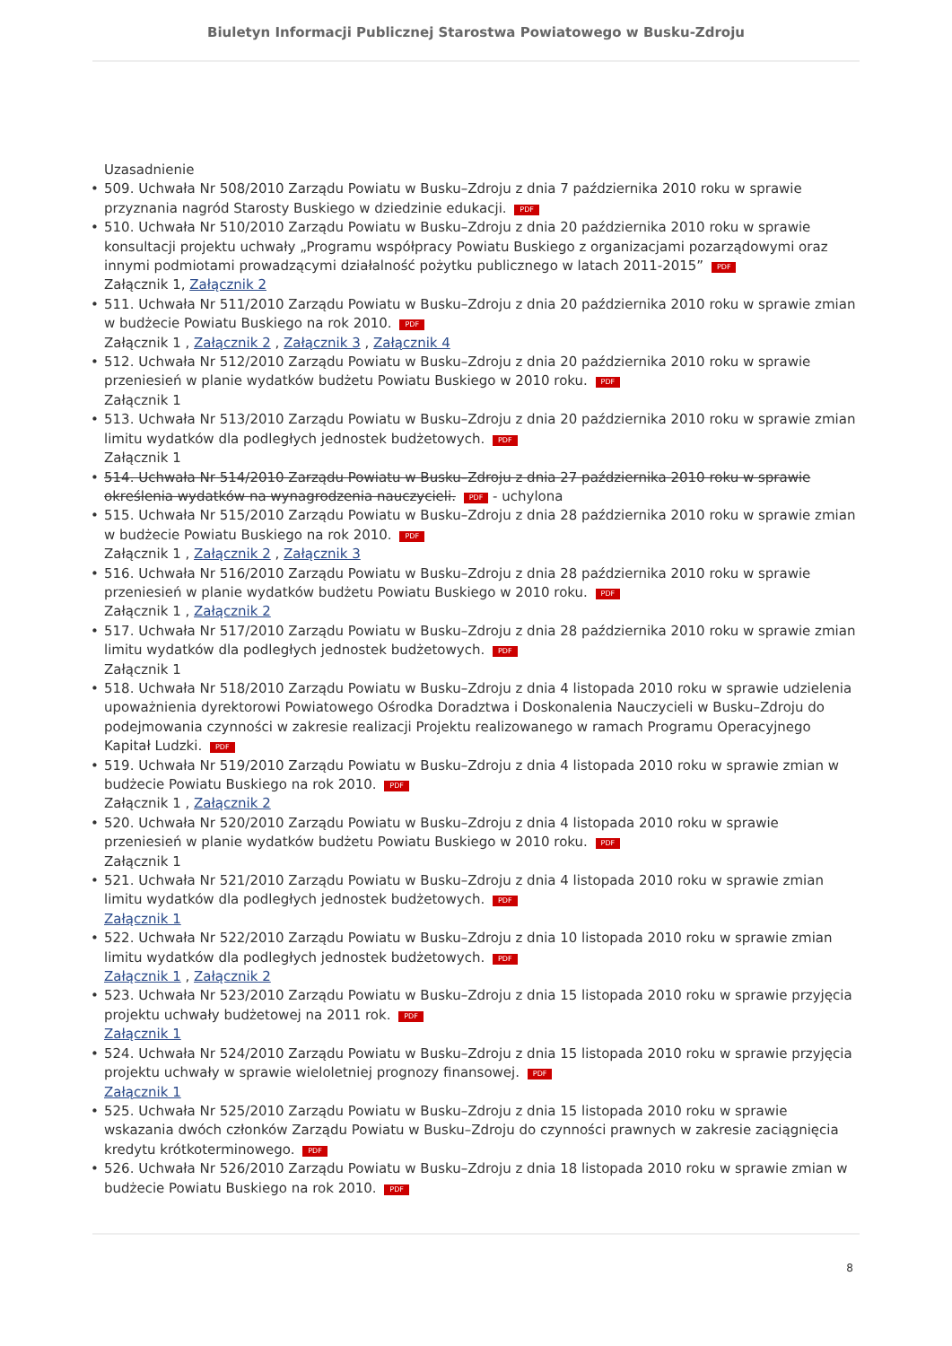Biuletyn Informacji Publicznej Starostwa Powiatowego w Busku-Zdroju
Uzasadnienie
• 509. Uchwała Nr 508/2010 Zarządu Powiatu w Busku–Zdroju z dnia 7 października 2010 roku w sprawie przyznania nagród Starosty Buskiego w dziedzinie edukacji. PDF
• 510. Uchwała Nr 510/2010 Zarządu Powiatu w Busku–Zdroju z dnia 20 października 2010 roku w sprawie konsultacji projektu uchwały „Programu współpracy Powiatu Buskiego z organizacjami pozarządowymi oraz innymi podmiotami prowadzącymi działalność pożytku publicznego w latach 2011-2015” PDF
Załącznik 1, Załącznik 2
• 511. Uchwała Nr 511/2010 Zarządu Powiatu w Busku–Zdroju z dnia 20 października 2010 roku w sprawie zmian w budżecie Powiatu Buskiego na rok 2010. PDF
Załącznik 1 , Załącznik 2 , Załącznik 3 , Załącznik 4
• 512. Uchwała Nr 512/2010 Zarządu Powiatu w Busku–Zdroju z dnia 20 października 2010 roku w sprawie przeniesień w planie wydatków budżetu Powiatu Buskiego w 2010 roku. PDF
Załącznik 1
• 513. Uchwała Nr 513/2010 Zarządu Powiatu w Busku–Zdroju z dnia 20 października 2010 roku w sprawie zmian limitu wydatków dla podległych jednostek budżetowych. PDF
Załącznik 1
• 514. Uchwała Nr 514/2010 Zarządu Powiatu w Busku–Zdroju z dnia 27 października 2010 roku w sprawie określenia wydatków na wynagrodzenia nauczycieli. PDF - uchylona
• 515. Uchwała Nr 515/2010 Zarządu Powiatu w Busku–Zdroju z dnia 28 października 2010 roku w sprawie zmian w budżecie Powiatu Buskiego na rok 2010. PDF
Załącznik 1 , Załącznik 2 , Załącznik 3
• 516. Uchwała Nr 516/2010 Zarządu Powiatu w Busku–Zdroju z dnia 28 października 2010 roku w sprawie przeniesień w planie wydatków budżetu Powiatu Buskiego w 2010 roku. PDF
Załącznik 1 , Załącznik 2
• 517. Uchwała Nr 517/2010 Zarządu Powiatu w Busku–Zdroju z dnia 28 października 2010 roku w sprawie zmian limitu wydatków dla podległych jednostek budżetowych. PDF
Załącznik 1
• 518. Uchwała Nr 518/2010 Zarządu Powiatu w Busku–Zdroju z dnia 4 listopada 2010 roku w sprawie udzielenia upoważnienia dyrektorowi Powiatowego Ośrodka Doradztwa i Doskonalenia Nauczycieli w Busku–Zdroju do podejmowania czynności w zakresie realizacji Projektu realizowanego w ramach Programu Operacyjnego Kapitał Ludzki. PDF
• 519. Uchwała Nr 519/2010 Zarządu Powiatu w Busku–Zdroju z dnia 4 listopada 2010 roku w sprawie zmian w budżecie Powiatu Buskiego na rok 2010. PDF
Załącznik 1 , Załącznik 2
• 520. Uchwała Nr 520/2010 Zarządu Powiatu w Busku–Zdroju z dnia 4 listopada 2010 roku w sprawie przeniesień w planie wydatków budżetu Powiatu Buskiego w 2010 roku. PDF
Załącznik 1
• 521. Uchwała Nr 521/2010 Zarządu Powiatu w Busku–Zdroju z dnia 4 listopada 2010 roku w sprawie zmian limitu wydatków dla podległych jednostek budżetowych. PDF
Załącznik 1
• 522. Uchwała Nr 522/2010 Zarządu Powiatu w Busku–Zdroju z dnia 10 listopada 2010 roku w sprawie zmian limitu wydatków dla podległych jednostek budżetowych. PDF
Załącznik 1 , Załącznik 2
• 523. Uchwała Nr 523/2010 Zarządu Powiatu w Busku–Zdroju z dnia 15 listopada 2010 roku w sprawie przyjęcia projektu uchwały budżetowej na 2011 rok. PDF
Załącznik 1
• 524. Uchwała Nr 524/2010 Zarządu Powiatu w Busku–Zdroju z dnia 15 listopada 2010 roku w sprawie przyjęcia projektu uchwały w sprawie wieloletniej prognozy finansowej. PDF
Załącznik 1
• 525. Uchwała Nr 525/2010 Zarządu Powiatu w Busku–Zdroju z dnia 15 listopada 2010 roku w sprawie wskazania dwóch członków Zarządu Powiatu w Busku–Zdroju do czynności prawnych w zakresie zaciągnięcia kredytu krótkoterminowego. PDF
• 526. Uchwała Nr 526/2010 Zarządu Powiatu w Busku–Zdroju z dnia 18 listopada 2010 roku w sprawie zmian w budżecie Powiatu Buskiego na rok 2010. PDF
8